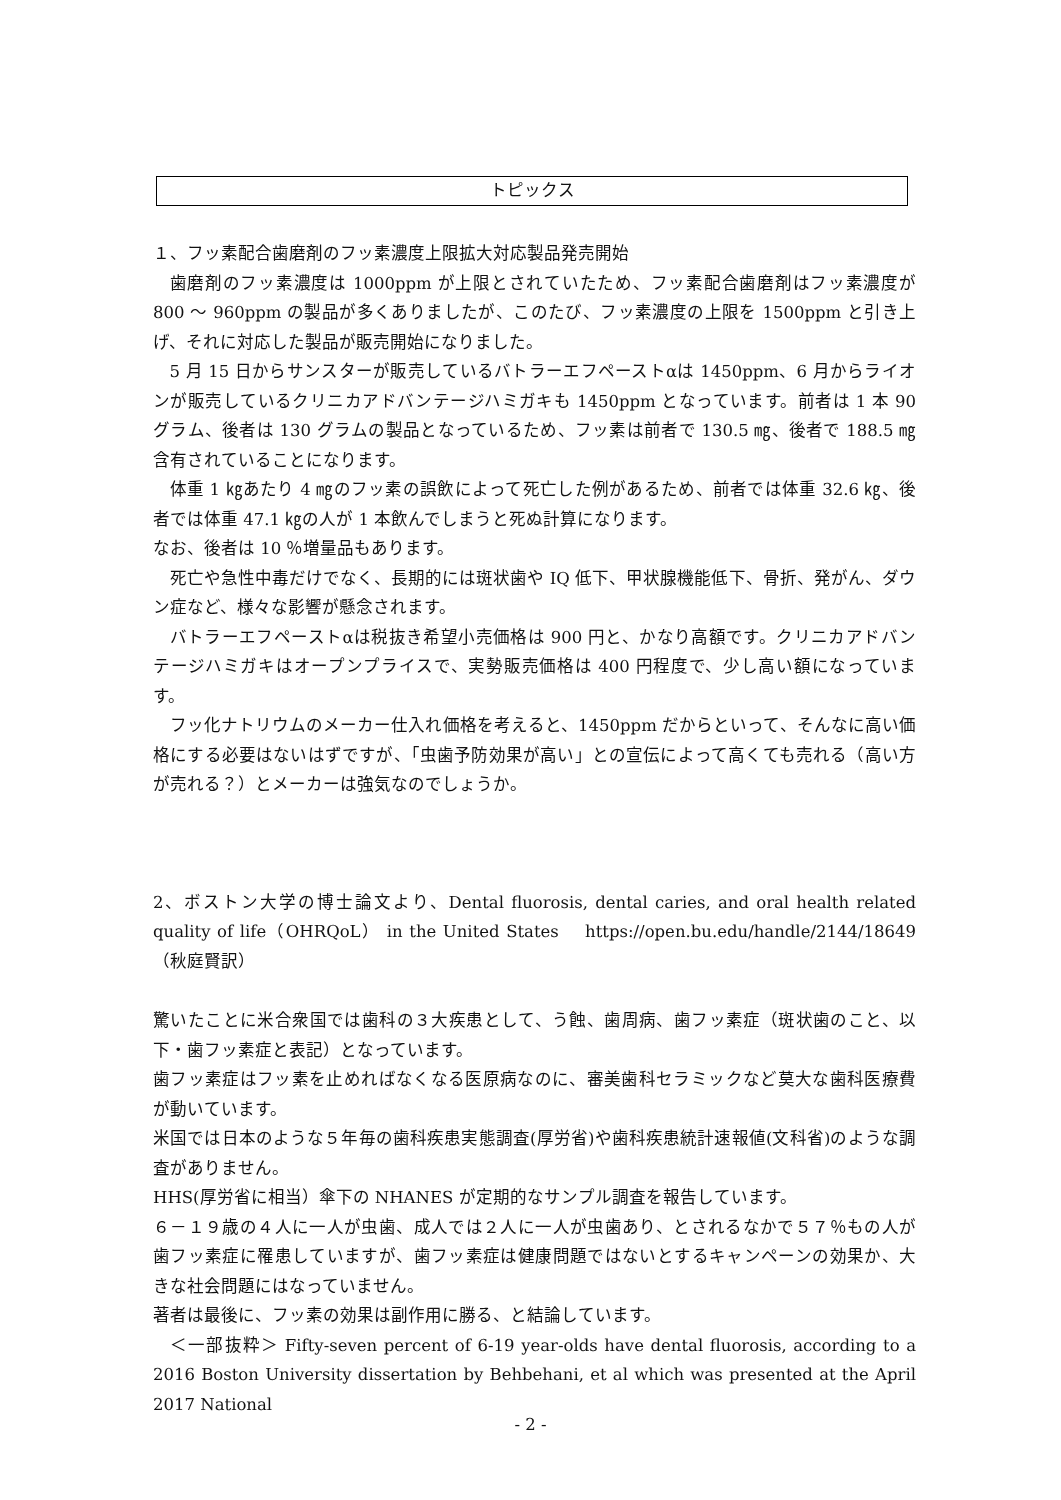トピックス
１、フッ素配合歯磨剤のフッ素濃度上限拡大対応製品発売開始
歯磨剤のフッ素濃度は 1000ppm が上限とされていたため、フッ素配合歯磨剤はフッ素濃度が 800 ～ 960ppm の製品が多くありましたが、このたび、フッ素濃度の上限を 1500ppm と引き上げ、それに対応した製品が販売開始になりました。
5 月 15 日からサンスターが販売しているバトラーエフペーストαは 1450ppm、6 月からライオンが販売しているクリニカアドバンテージハミガキも 1450ppm となっています。前者は 1 本 90 グラム、後者は 130 グラムの製品となっているため、フッ素は前者で 130.5 ㎎、後者で 188.5 ㎎含有されていることになります。
体重 1 ㎏あたり 4 ㎎のフッ素の誤飲によって死亡した例があるため、前者では体重 32.6 ㎏、後者では体重 47.1 ㎏の人が 1 本飲んでしまうと死ぬ計算になります。
なお、後者は 10 ％増量品もあります。
死亡や急性中毒だけでなく、長期的には斑状歯や IQ 低下、甲状腺機能低下、骨折、発がん、ダウン症など、様々な影響が懸念されます。
バトラーエフペーストαは税抜き希望小売価格は 900 円と、かなり高額です。クリニカアドバンテージハミガキはオープンプライスで、実勢販売価格は 400 円程度で、少し高い額になっています。
フッ化ナトリウムのメーカー仕入れ価格を考えると、1450ppm だからといって、そんなに高い価格にする必要はないはずですが、「虫歯予防効果が高い」との宣伝によって高くても売れる（高い方が売れる？）とメーカーは強気なのでしょうか。
2、ボストン大学の博士論文より、Dental fluorosis, dental caries, and oral health related quality of life（OHRQoL） in the United States　 https://open.bu.edu/handle/2144/18649 （秋庭賢訳）
驚いたことに米合衆国では歯科の３大疾患として、う蝕、歯周病、歯フッ素症（斑状歯のこと、以下・歯フッ素症と表記）となっています。
歯フッ素症はフッ素を止めればなくなる医原病なのに、審美歯科セラミックなど莫大な歯科医療費が動いています。
米国では日本のような５年毎の歯科疾患実態調査(厚労省)や歯科疾患統計速報値(文科省)のような調査がありません。
HHS(厚労省に相当）傘下の NHANES が定期的なサンプル調査を報告しています。
６－１９歳の４人に一人が虫歯、成人では２人に一人が虫歯あり、とされるなかで５７％もの人が歯フッ素症に罹患していますが、歯フッ素症は健康問題ではないとするキャンペーンの効果か、大きな社会問題にはなっていません。
著者は最後に、フッ素の効果は副作用に勝る、と結論しています。
＜一部抜粋＞ Fifty-seven percent of 6-19 year-olds have dental fluorosis, according to a 2016 Boston University dissertation by Behbehani, et al which was presented at the April 2017 National
- 2 -